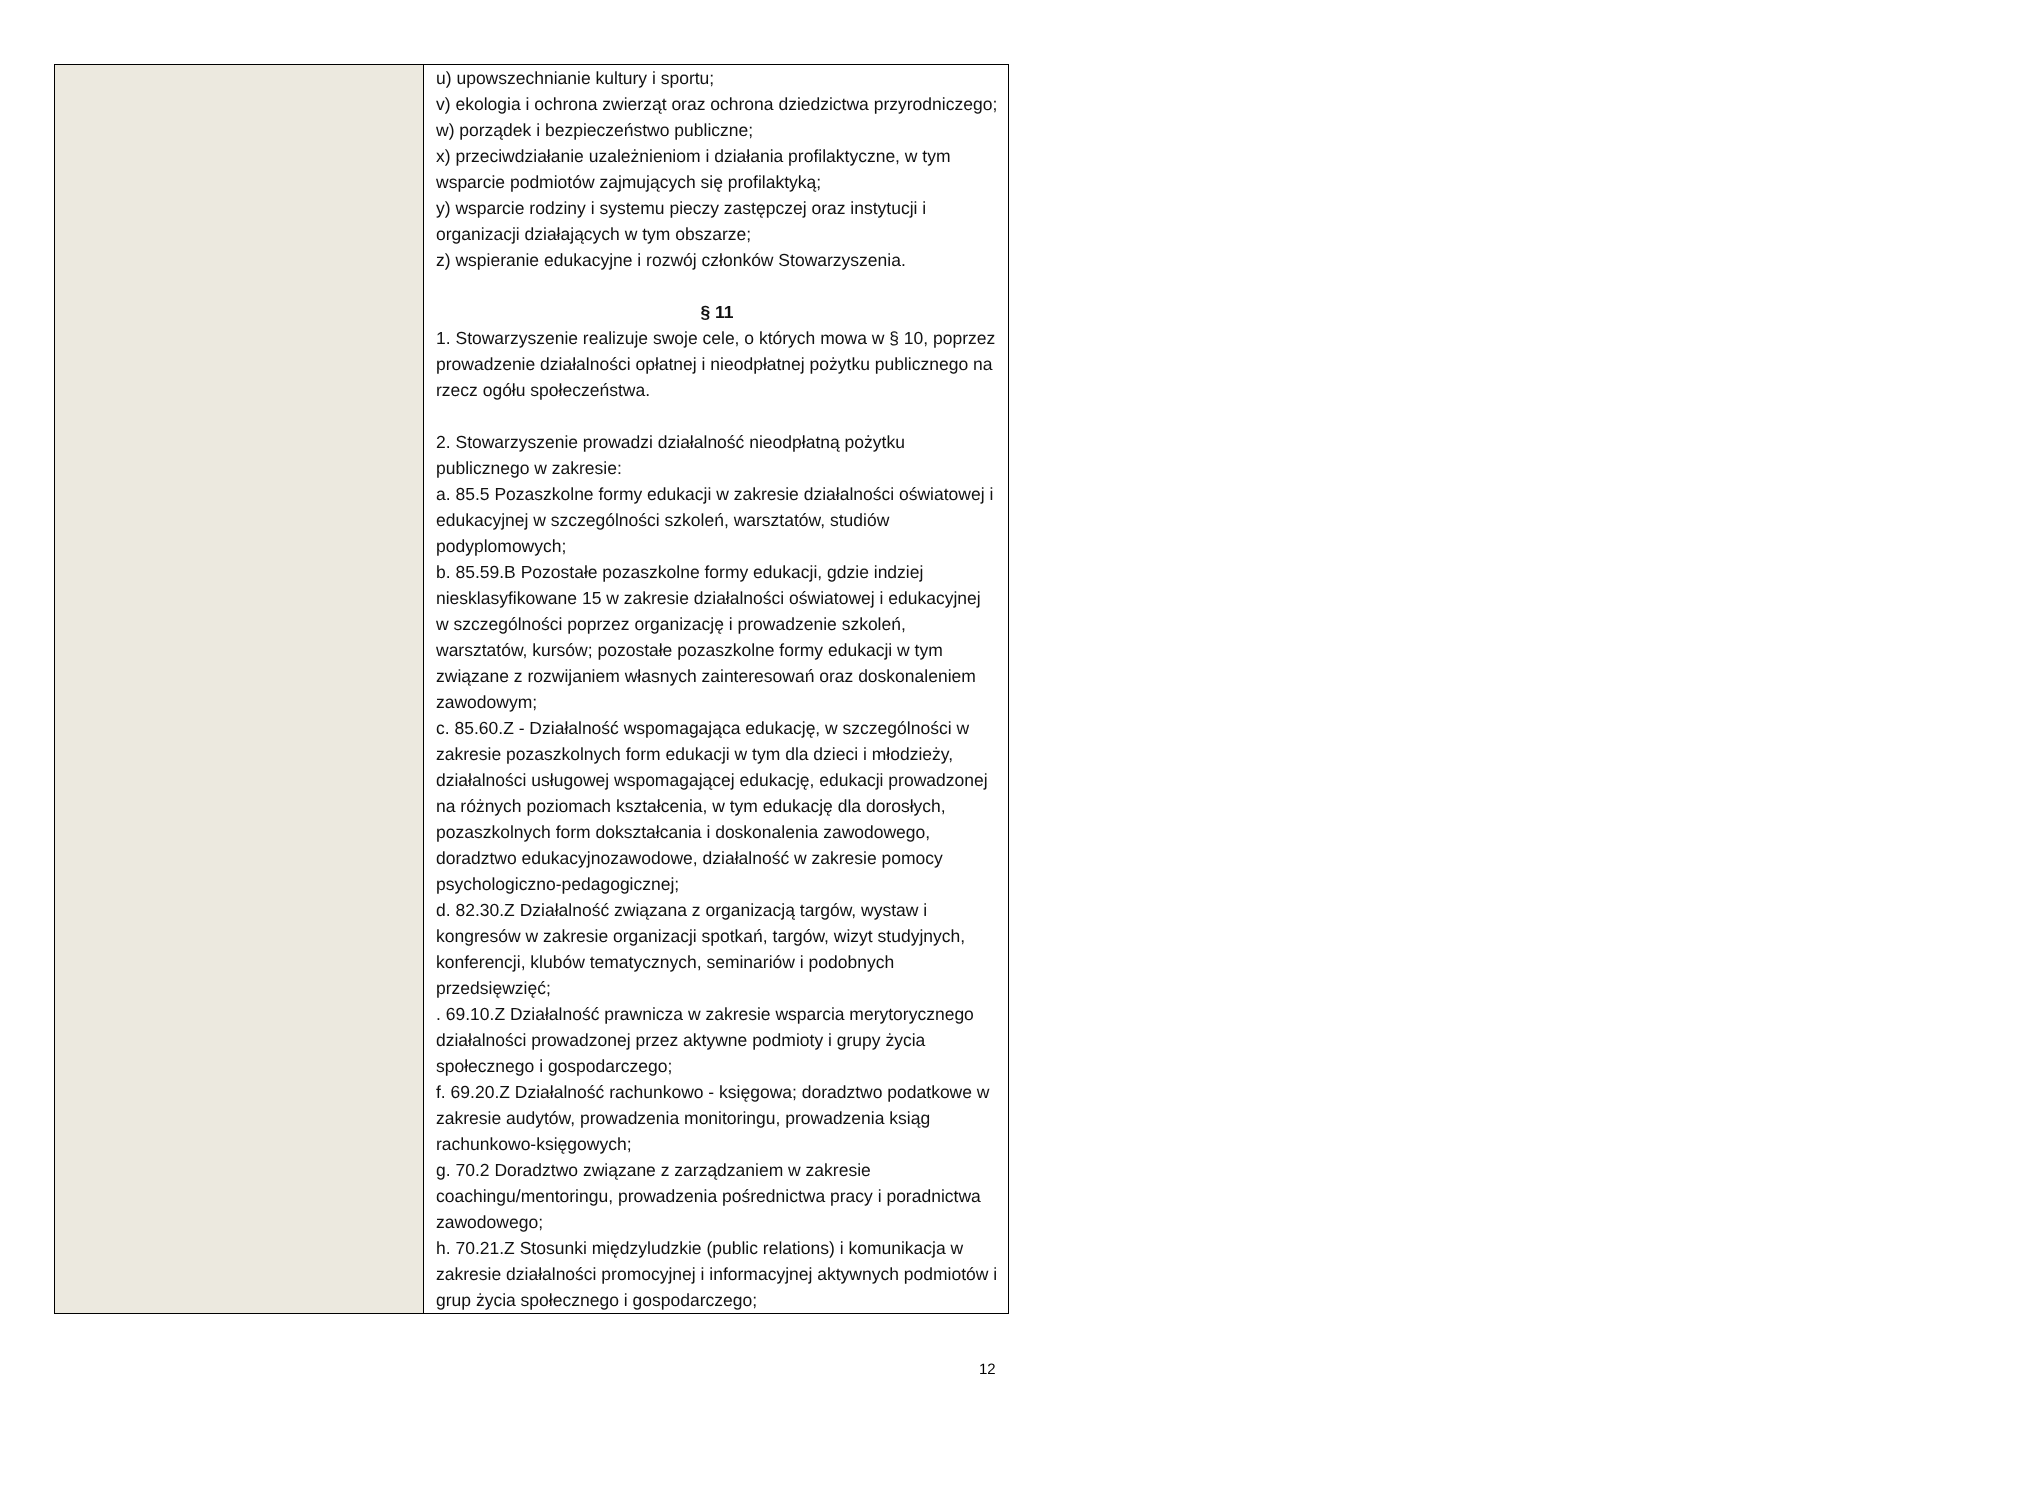| | u) upowszechnianie kultury i sportu; v) ekologia i ochrona zwierząt oraz ochrona dziedzictwa przyrodniczego; w) porządek i bezpieczeństwo publiczne; x) przeciwdziałanie uzależnieniom i działania profilaktyczne, w tym wsparcie podmiotów zajmujących się profilaktyką; y) wsparcie rodziny i systemu pieczy zastępczej oraz instytucji i organizacji działających w tym obszarze; z) wspieranie edukacyjne i rozwój członków Stowarzyszenia. § 11 1. Stowarzyszenie realizuje swoje cele, o których mowa w § 10, poprzez prowadzenie działalności opłatnej i nieodpłatnej pożytku publicznego na rzecz ogółu społeczeństwa. 2. Stowarzyszenie prowadzi działalność nieodpłatną pożytku publicznego w zakresie: a. 85.5 Pozaszkolne formy edukacji w zakresie działalności oświatowej i edukacyjnej w szczególności szkoleń, warsztatów, studiów podyplomowych; b. 85.59.B Pozostałe pozaszkolne formy edukacji, gdzie indziej niesklasyfikowane 15 w zakresie działalności oświatowej i edukacyjnej w szczególności poprzez organizację i prowadzenie szkoleń, warsztatów, kursów; pozostałe pozaszkolne formy edukacji w tym związane z rozwijaniem własnych zainteresowań oraz doskonaleniem zawodowym; c. 85.60.Z - Działalność wspomagająca edukację, w szczególności w zakresie pozaszkolnych form edukacji w tym dla dzieci i młodzieży, działalności usługowej wspomagającej edukację, edukacji prowadzonej na różnych poziomach kształcenia, w tym edukację dla dorosłych, pozaszkolnych form dokształcania i doskonalenia zawodowego, doradztwo edukacyjnozawodowe, działalność w zakresie pomocy psychologiczno-pedagogicznej; d. 82.30.Z Działalność związana z organizacją targów, wystaw i kongresów w zakresie organizacji spotkań, targów, wizyt studyjnych, konferencji, klubów tematycznych, seminariów i podobnych przedsięwzięć; . 69.10.Z Działalność prawnicza w zakresie wsparcia merytorycznego działalności prowadzonej przez aktywne podmioty i grupy życia społecznego i gospodarczego; f. 69.20.Z Działalność rachunkowo - księgowa; doradztwo podatkowe w zakresie audytów, prowadzenia monitoringu, prowadzenia ksiąg rachunkowo-księgowych; g. 70.2 Doradztwo związane z zarządzaniem w zakresie coachingu/mentoringu, prowadzenia pośrednictwa pracy i poradnictwa zawodowego; h. 70.21.Z Stosunki międzyludzkie (public relations) i komunikacja w zakresie działalności promocyjnej i informacyjnej aktywnych podmiotów i grup życia społecznego i gospodarczego; |
12